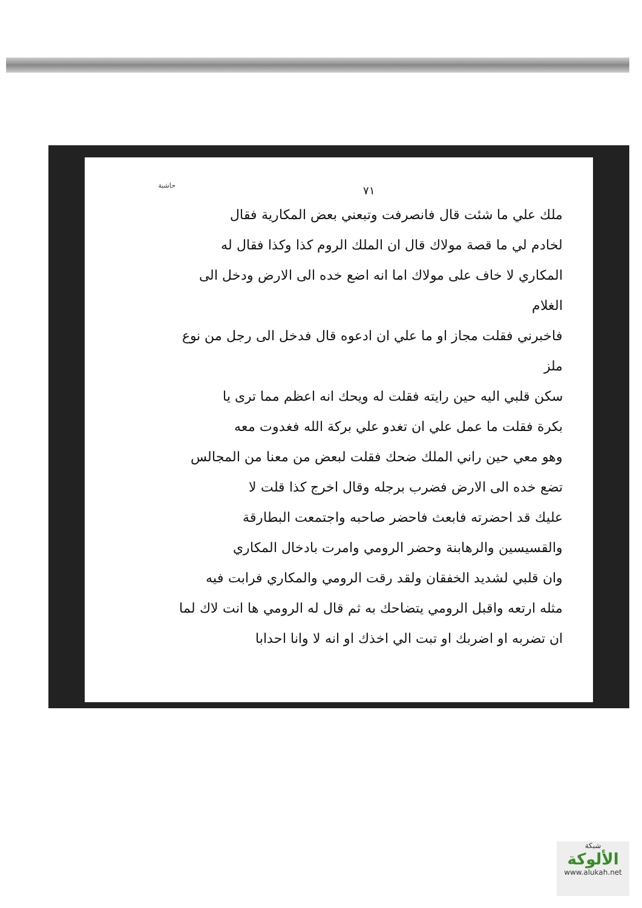حاشية
٧١
ملك علي ما شئت قال فانصرفت وتبعني بعض المكارية فقال
لخادم لي ما قصة مولاك قال ان الملك الروم كذا وكذا فقال له
المكاري لا خاف على مولاك اما انه اضع خده الى الارض ودخل الى الغلام
فاخبرني فقلت مجاز او ما علي ان ادعوه قال فدخل الى رجل من نوع ملز
سكن قلبي اليه حين رايته فقلت له ويحك انه اعظم مما ترى يا
بكرة فقلت ما عمل علي ان تغدو علي بركة الله فغدوت معه
وهو معي حين راني الملك ضحك فقلت لبعض من معنا من المجالس
تضع خده الى الارض فضرب برجله وقال اخرج كذا قلت لا
عليك قد احضرته فابعث فاحضر صاحبه واجتمعت البطارقة
والقسيسين والرهابنة وحضر الرومي وامرت بادخال المكاري
وان قلبي لشديد الخفقان ولقد رقت الرومي والمكاري فرابت فيه
مثله ارتعه واقبل الرومي يتضاحك به ثم قال له الرومي ها انت لاك لما
ان تضربه او اضربك او تبت الي اخذك او انه لا وانا احدابا
شبكة
الألوكة
www.alukah.net